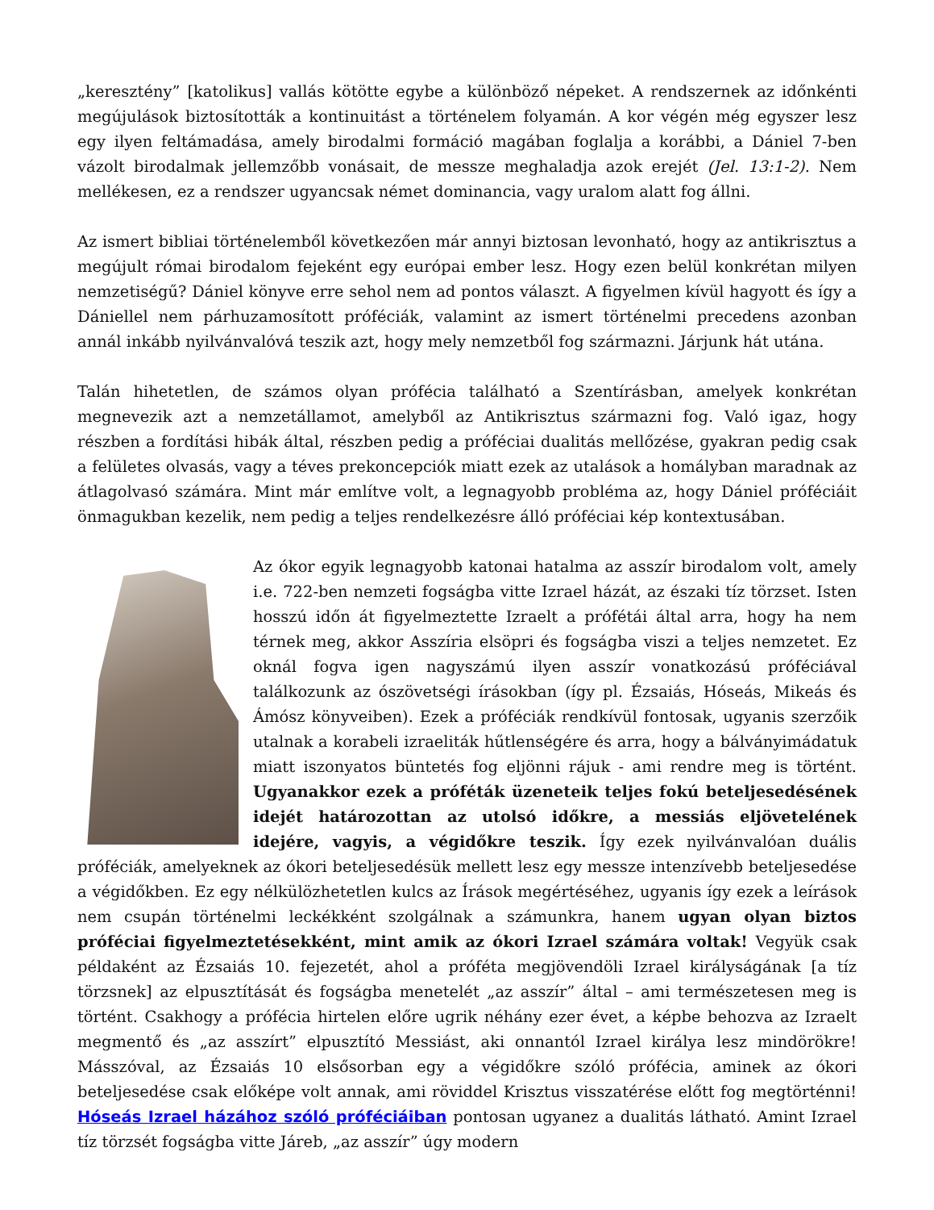„keresztény” [katolikus] vallás kötötte egybe a különböző népeket. A rendszernek az időnkénti megújulások biztosították a kontinuitást a történelem folyamán. A kor végén még egyszer lesz egy ilyen feltámadása, amely birodalmi formáció magában foglalja a korábbi, a Dániel 7-ben vázolt birodalmak jellemzőbb vonásait, de messze meghaladja azok erejét (Jel. 13:1-2). Nem mellékesen, ez a rendszer ugyancsak német dominancia, vagy uralom alatt fog állni.
Az ismert bibliai történelemből következően már annyi biztosan levonható, hogy az antikrisztus a megújult római birodalom fejeként egy európai ember lesz. Hogy ezen belül konkrétan milyen nemzetiségű? Dániel könyve erre sehol nem ad pontos választ. A figyelmen kívül hagyott és így a Dániellel nem párhuzamosított próféciák, valamint az ismert történelmi precedens azonban annál inkább nyilvánvalóvá teszik azt, hogy mely nemzetből fog származni. Járjunk hát utána.
Talán hihetetlen, de számos olyan prófécia található a Szentírásban, amelyek konkrétan megnevezik azt a nemzetállamot, amelyből az Antikrisztus származni fog. Való igaz, hogy részben a fordítási hibák által, részben pedig a próféciai dualitás mellőzése, gyakran pedig csak a felületes olvasás, vagy a téves prekoncepciók miatt ezek az utalások a homályban maradnak az átlagolvasó számára. Mint már említve volt, a legnagyobb probléma az, hogy Dániel próféciáit önmagukban kezelik, nem pedig a teljes rendelkezésre álló próféciai kép kontextusában.
Az ókor egyik legnagyobb katonai hatalma az asszír birodalom volt, amely i.e. 722-ben nemzeti fogságba vitte Izrael házát, az északi tíz törzset. Isten hosszú időn át figyelmeztette Izraelt a prófétái által arra, hogy ha nem térnek meg, akkor Asszíria elsöpri és fogságba viszi a teljes nemzetet. Ez oknál fogva igen nagyszámú ilyen asszír vonatkozású próféciával találkozunk az ószövetségi írásokban (így pl. Ézsaiás, Hóseás, Mikeás és Ámósz könyveiben). Ezek a próféciák rendkívül fontosak, ugyanis szerzőik utalnak a korabeli izraeliták hűtlenségére és arra, hogy a bálványimádatuk miatt iszonyatos büntetés fog eljönni rájuk - ami rendre meg is történt. Ugyanakkor ezek a próféták üzeneteik teljes fokú beteljesedésének idejét határozottan az utolsó időkre, a messiás eljövetelének idejére, vagyis, a végidőkre teszik. Így ezek nyilvánvalóan duális próféciák, amelyeknek az ókori beteljesedésük mellett lesz egy messze intenzívebb beteljesedése a végidőkben. Ez egy nélkülözhetetlen kulcs az Írások megértéséhez, ugyanis így ezek a leírások nem csupán történelmi leckékként szolgálnak a számunkra, hanem ugyan olyan biztos próféciai figyelmeztetésekként, mint amik az ókori Izrael számára voltak! Vegyük csak példaként az Ézsaiás 10. fejezetét, ahol a próféta megjövendöli Izrael királyságának [a tíz törzsnek] az elpusztítását és fogságba menetelét „az asszír” által – ami természetesen meg is történt. Csakhogy a prófécia hirtelen előre ugrik néhány ezer évet, a képbe behozva az Izraelt megmentő és „az asszírt” elpusztító Messiást, aki onnantól Izrael királya lesz mindörökre! Másszóval, az Ézsaiás 10 elsősorban egy a végidőkre szóló prófécia, aminek az ókori beteljesedése csak előképe volt annak, ami röviddel Krisztus visszatérése előtt fog megtörténni! Hóseás Izrael házához szóló próféciáiban pontosan ugyanez a dualitás látható. Amint Izrael tíz törzsét fogságba vitte Járeb, „az asszír” úgy modern